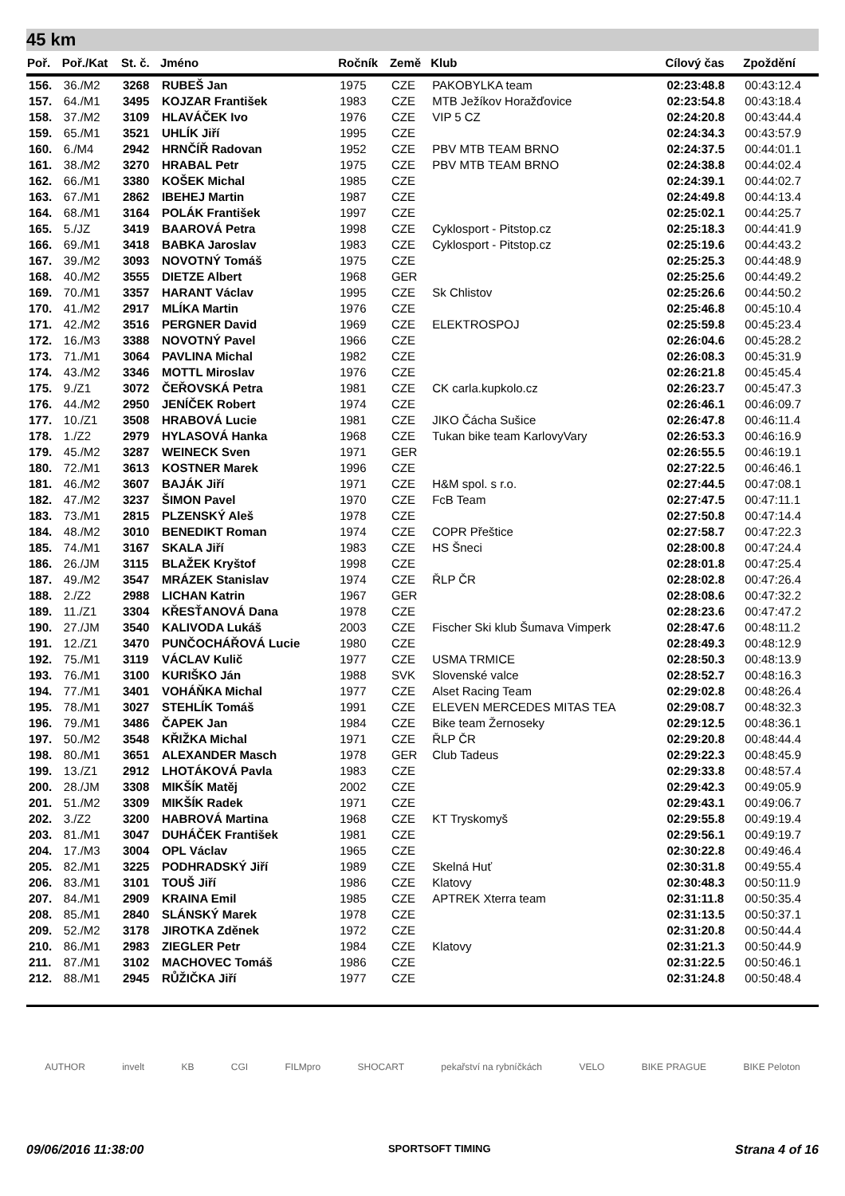45 km
| Poř. | Poř./Kat | St. č. | Jméno | Ročník | Země | Klub | Cílový čas | Zpoždění |
| --- | --- | --- | --- | --- | --- | --- | --- | --- |
| 156. | 36./M2 | 3268 | RUBEŠ Jan | 1975 | CZE | PAKOBYLKA team | 02:23:48.8 | 00:43:12.4 |
| 157. | 64./M1 | 3495 | KOJZAR František | 1983 | CZE | MTB Ježíkov Horažďovice | 02:23:54.8 | 00:43:18.4 |
| 158. | 37./M2 | 3109 | HLAVÁČEK Ivo | 1976 | CZE | VIP 5 CZ | 02:24:20.8 | 00:43:44.4 |
| 159. | 65./M1 | 3521 | UHLÍK Jiří | 1995 | CZE | | 02:24:34.3 | 00:43:57.9 |
| 160. | 6./M4 | 2942 | HRNČÍŘ Radovan | 1952 | CZE | PBV MTB TEAM BRNO | 02:24:37.5 | 00:44:01.1 |
| 161. | 38./M2 | 3270 | HRABAL Petr | 1975 | CZE | PBV MTB TEAM BRNO | 02:24:38.8 | 00:44:02.4 |
| 162. | 66./M1 | 3380 | KOŠEK Michal | 1985 | CZE | | 02:24:39.1 | 00:44:02.7 |
| 163. | 67./M1 | 2862 | IBEHEJ Martin | 1987 | CZE | | 02:24:49.8 | 00:44:13.4 |
| 164. | 68./M1 | 3164 | POLÁK František | 1997 | CZE | | 02:25:02.1 | 00:44:25.7 |
| 165. | 5./JZ | 3419 | BAAROVÁ Petra | 1998 | CZE | Cyklosport - Pitstop.cz | 02:25:18.3 | 00:44:41.9 |
| 166. | 69./M1 | 3418 | BABKA Jaroslav | 1983 | CZE | Cyklosport - Pitstop.cz | 02:25:19.6 | 00:44:43.2 |
| 167. | 39./M2 | 3093 | NOVOTNÝ Tomáš | 1975 | CZE | | 02:25:25.3 | 00:44:48.9 |
| 168. | 40./M2 | 3555 | DIETZE Albert | 1968 | GER | | 02:25:25.6 | 00:44:49.2 |
| 169. | 70./M1 | 3357 | HARANT Václav | 1995 | CZE | Sk Chlistov | 02:25:26.6 | 00:44:50.2 |
| 170. | 41./M2 | 2917 | MLÍKA Martin | 1976 | CZE | | 02:25:46.8 | 00:45:10.4 |
| 171. | 42./M2 | 3516 | PERGNER David | 1969 | CZE | ELEKTROSPOJ | 02:25:59.8 | 00:45:23.4 |
| 172. | 16./M3 | 3388 | NOVOTNÝ Pavel | 1966 | CZE | | 02:26:04.6 | 00:45:28.2 |
| 173. | 71./M1 | 3064 | PAVLINA Michal | 1982 | CZE | | 02:26:08.3 | 00:45:31.9 |
| 174. | 43./M2 | 3346 | MOTTL Miroslav | 1976 | CZE | | 02:26:21.8 | 00:45:45.4 |
| 175. | 9./Z1 | 3072 | ČEŘOVSKÁ Petra | 1981 | CZE | CK carla.kupkolo.cz | 02:26:23.7 | 00:45:47.3 |
| 176. | 44./M2 | 2950 | JENÍČEK Robert | 1974 | CZE | | 02:26:46.1 | 00:46:09.7 |
| 177. | 10./Z1 | 3508 | HRABOVÁ Lucie | 1981 | CZE | JIKO Čácha Sušice | 02:26:47.8 | 00:46:11.4 |
| 178. | 1./Z2 | 2979 | HYLASOVÁ Hanka | 1968 | CZE | Tukan bike team KarlovyVary | 02:26:53.3 | 00:46:16.9 |
| 179. | 45./M2 | 3287 | WEINECK Sven | 1971 | GER | | 02:26:55.5 | 00:46:19.1 |
| 180. | 72./M1 | 3613 | KOSTNER Marek | 1996 | CZE | | 02:27:22.5 | 00:46:46.1 |
| 181. | 46./M2 | 3607 | BAJÁK Jiří | 1971 | CZE | H&M spol. s r.o. | 02:27:44.5 | 00:47:08.1 |
| 182. | 47./M2 | 3237 | ŠIMON Pavel | 1970 | CZE | FcB Team | 02:27:47.5 | 00:47:11.1 |
| 183. | 73./M1 | 2815 | PLZENSKÝ Aleš | 1978 | CZE | | 02:27:50.8 | 00:47:14.4 |
| 184. | 48./M2 | 3010 | BENEDIKT Roman | 1974 | CZE | COPR Přeštice | 02:27:58.7 | 00:47:22.3 |
| 185. | 74./M1 | 3167 | SKALA Jiří | 1983 | CZE | HS Šneci | 02:28:00.8 | 00:47:24.4 |
| 186. | 26./JM | 3115 | BLAŽEK Kryštof | 1998 | CZE | | 02:28:01.8 | 00:47:25.4 |
| 187. | 49./M2 | 3547 | MRÁZEK Stanislav | 1974 | CZE | ŘLP ČR | 02:28:02.8 | 00:47:26.4 |
| 188. | 2./Z2 | 2988 | LICHAN Katrin | 1967 | GER | | 02:28:08.6 | 00:47:32.2 |
| 189. | 11./Z1 | 3304 | KŘESŤANOVÁ Dana | 1978 | CZE | | 02:28:23.6 | 00:47:47.2 |
| 190. | 27./JM | 3540 | KALIVODA Lukáš | 2003 | CZE | Fischer Ski klub Šumava Vimperk | 02:28:47.6 | 00:48:11.2 |
| 191. | 12./Z1 | 3470 | PUNČOCHÁŘOVÁ Lucie | 1980 | CZE | | 02:28:49.3 | 00:48:12.9 |
| 192. | 75./M1 | 3119 | VÁCLAV Kulič | 1977 | CZE | USMA TRMICE | 02:28:50.3 | 00:48:13.9 |
| 193. | 76./M1 | 3100 | KURIŠKO Ján | 1988 | SVK | Slovenské valce | 02:28:52.7 | 00:48:16.3 |
| 194. | 77./M1 | 3401 | VOHÁŇKA Michal | 1977 | CZE | Alset Racing Team | 02:29:02.8 | 00:48:26.4 |
| 195. | 78./M1 | 3027 | STEHLÍK Tomáš | 1991 | CZE | ELEVEN MERCEDES MITAS TEA | 02:29:08.7 | 00:48:32.3 |
| 196. | 79./M1 | 3486 | ČAPEK Jan | 1984 | CZE | Bike team Žernoseky | 02:29:12.5 | 00:48:36.1 |
| 197. | 50./M2 | 3548 | KŘIŽKA Michal | 1971 | CZE | ŘLP ČR | 02:29:20.8 | 00:48:44.4 |
| 198. | 80./M1 | 3651 | ALEXANDER Masch | 1978 | GER | Club Tadeus | 02:29:22.3 | 00:48:45.9 |
| 199. | 13./Z1 | 2912 | LHOTÁKOVÁ Pavla | 1983 | CZE | | 02:29:33.8 | 00:48:57.4 |
| 200. | 28./JM | 3308 | MIKŠÍK Matěj | 2002 | CZE | | 02:29:42.3 | 00:49:05.9 |
| 201. | 51./M2 | 3309 | MIKŠÍK Radek | 1971 | CZE | | 02:29:43.1 | 00:49:06.7 |
| 202. | 3./Z2 | 3200 | HABROVÁ Martina | 1968 | CZE | KT Tryskomyš | 02:29:55.8 | 00:49:19.4 |
| 203. | 81./M1 | 3047 | DUHÁČEK František | 1981 | CZE | | 02:29:56.1 | 00:49:19.7 |
| 204. | 17./M3 | 3004 | OPL Václav | 1965 | CZE | | 02:30:22.8 | 00:49:46.4 |
| 205. | 82./M1 | 3225 | PODHRADSKÝ Jiří | 1989 | CZE | Skelná Huť | 02:30:31.8 | 00:49:55.4 |
| 206. | 83./M1 | 3101 | TOUŠ Jiří | 1986 | CZE | Klatovy | 02:30:48.3 | 00:50:11.9 |
| 207. | 84./M1 | 2909 | KRAINA Emil | 1985 | CZE | APTREK Xterra team | 02:31:11.8 | 00:50:35.4 |
| 208. | 85./M1 | 2840 | SLÁNSKÝ Marek | 1978 | CZE | | 02:31:13.5 | 00:50:37.1 |
| 209. | 52./M2 | 3178 | JIROTKA Zděnek | 1972 | CZE | | 02:31:20.8 | 00:50:44.4 |
| 210. | 86./M1 | 2983 | ZIEGLER Petr | 1984 | CZE | Klatovy | 02:31:21.3 | 00:50:44.9 |
| 211. | 87./M1 | 3102 | MACHOVEC Tomáš | 1986 | CZE | | 02:31:22.5 | 00:50:46.1 |
| 212. | 88./M1 | 2945 | RŮŽIČKA Jiří | 1977 | CZE | | 02:31:24.8 | 00:50:48.4 |
AUTHOR invelt KB CGI FILMpro SHOCART pekařství na rybníčkách VELO BIKE PRAGUE BIKE Peloton
09/06/2016 11:38:00 SPORTSOFT TIMING Strana 4 of 16